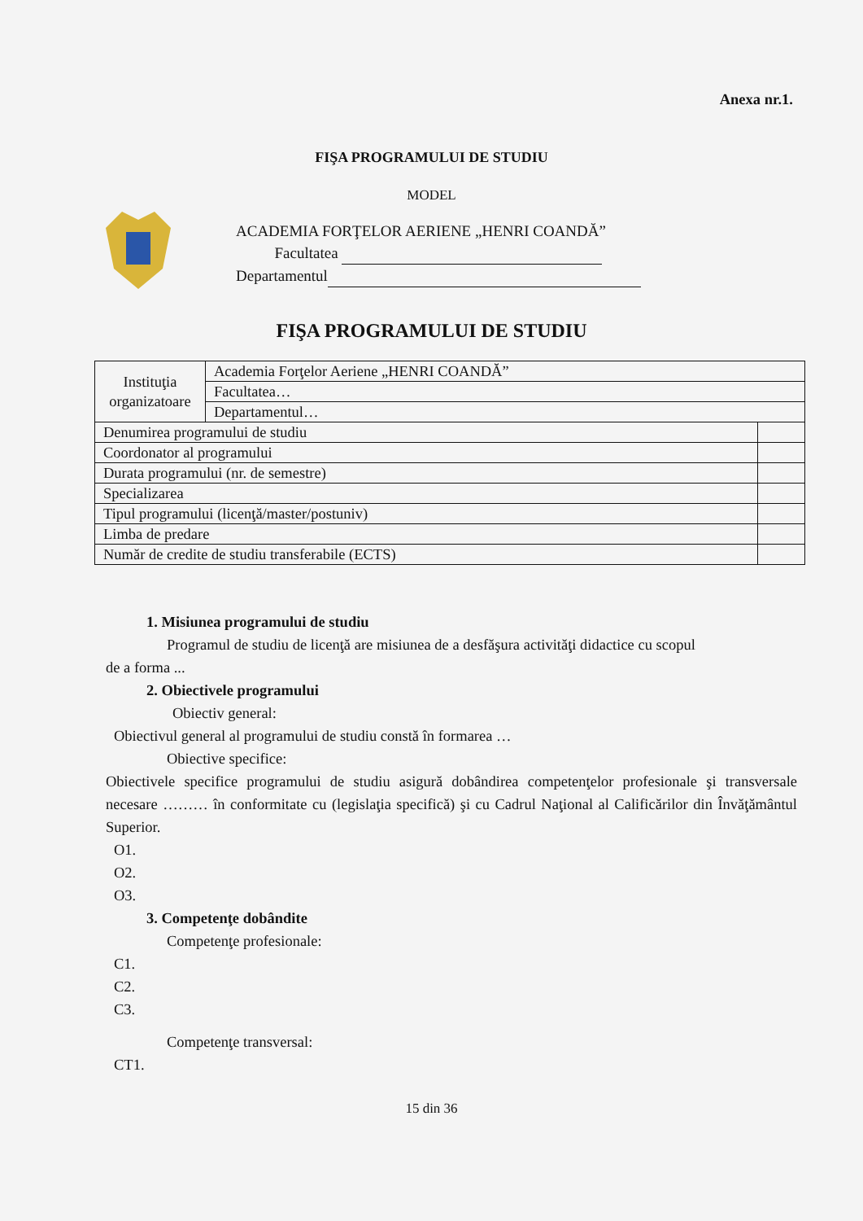Anexa nr.1.
FIŞA PROGRAMULUI DE STUDIU
MODEL
ACADEMIA FORŢELOR AERIENE „HENRI COANDĂ”
Facultatea
Departamentul
FIŞA PROGRAMULUI DE STUDIU
| Instituţia organizatoare | Academia Forţelor Aeriene „HENRI COANDĂ” | |
| | Facultatea… | |
| | Departamentul… | |
| Denumirea programului de studiu | | |
| Coordonator al programului | | |
| Durata programului (nr. de semestre) | | |
| Specializarea | | |
| Tipul programului (licenţă/master/postuniv) | | |
| Limba de predare | | |
| Număr de credite de studiu transferabile (ECTS) | | |
1. Misiunea programului de studiu
Programul de studiu de licenţă are misiunea de a desfăşura activităţi didactice cu scopul
de a forma ...
2. Obiectivele programului
Obiectiv general:
Obiectivul general al programului de studiu constă în formarea …
Obiective specifice:
Obiectivele specifice programului de studiu asigură dobândirea competenţelor profesionale şi transversale necesare ……… în conformitate cu (legislaţia specifică) şi cu Cadrul Naţional al Calificărilor din Învăţământul Superior.
O1.
O2.
O3.
3. Competenţe dobândite
Competenţe profesionale:
C1.
C2.
C3.
Competenţe transversal:
CT1.
15 din 36